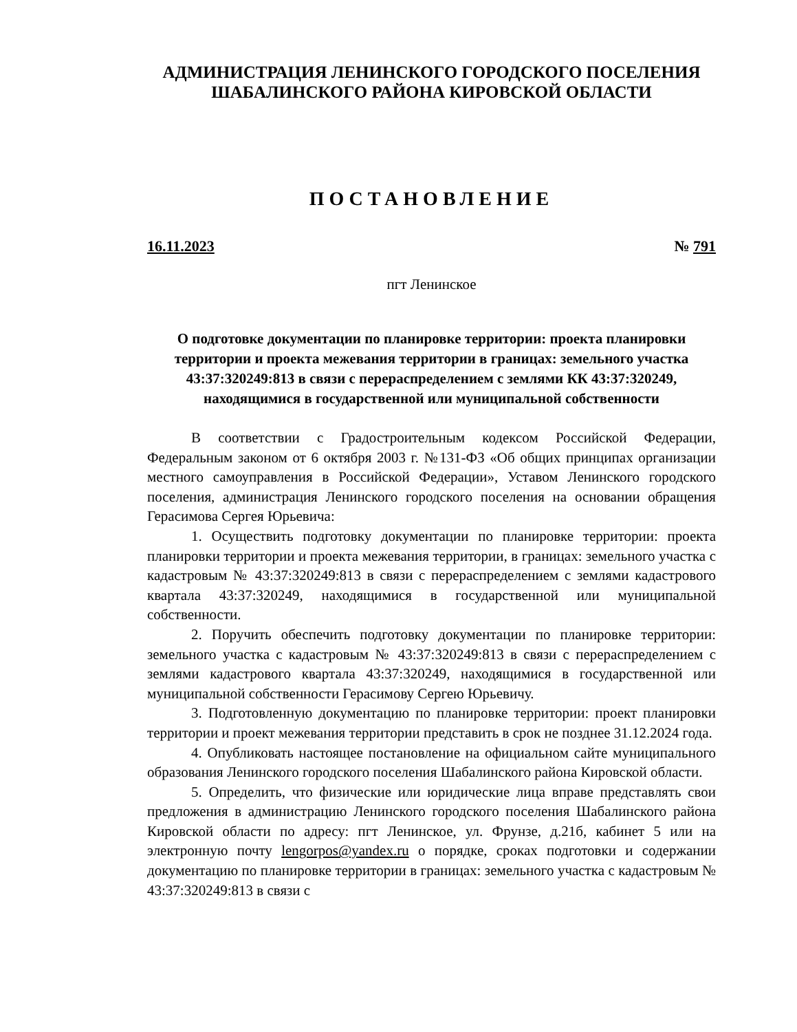АДМИНИСТРАЦИЯ ЛЕНИНСКОГО ГОРОДСКОГО ПОСЕЛЕНИЯ
ШАБАЛИНСКОГО РАЙОНА КИРОВСКОЙ ОБЛАСТИ
ПОСТАНОВЛЕНИЕ
16.11.2023 № 791
пгт Ленинское
О подготовке документации по планировке территории: проекта планировки территории и проекта межевания территории в границах: земельного участка 43:37:320249:813 в связи с перераспределением с землями КК 43:37:320249, находящимися в государственной или муниципальной собственности
В соответствии с Градостроительным кодексом Российской Федерации, Федеральным законом от 6 октября 2003 г. №131-ФЗ «Об общих принципах организации местного самоуправления в Российской Федерации», Уставом Ленинского городского поселения, администрация Ленинского городского поселения на основании обращения Герасимова Сергея Юрьевича:
1. Осуществить подготовку документации по планировке территории: проекта планировки территории и проекта межевания территории, в границах: земельного участка с кадастровым № 43:37:320249:813 в связи с перераспределением с землями кадастрового квартала 43:37:320249, находящимися в государственной или муниципальной собственности.
2. Поручить обеспечить подготовку документации по планировке территории: земельного участка с кадастровым № 43:37:320249:813 в связи с перераспределением с землями кадастрового квартала 43:37:320249, находящимися в государственной или муниципальной собственности Герасимову Сергею Юрьевичу.
3. Подготовленную документацию по планировке территории: проект планировки территории и проект межевания территории представить в срок не позднее 31.12.2024 года.
4. Опубликовать настоящее постановление на официальном сайте муниципального образования Ленинского городского поселения Шабалинского района Кировской области.
5. Определить, что физические или юридические лица вправе представлять свои предложения в администрацию Ленинского городского поселения Шабалинского района Кировской области по адресу: пгт Ленинское, ул. Фрунзе, д.21б, кабинет 5 или на электронную почту lengorpos@yandex.ru о порядке, сроках подготовки и содержании документацию по планировке территории в границах: земельного участка с кадастровым № 43:37:320249:813 в связи с